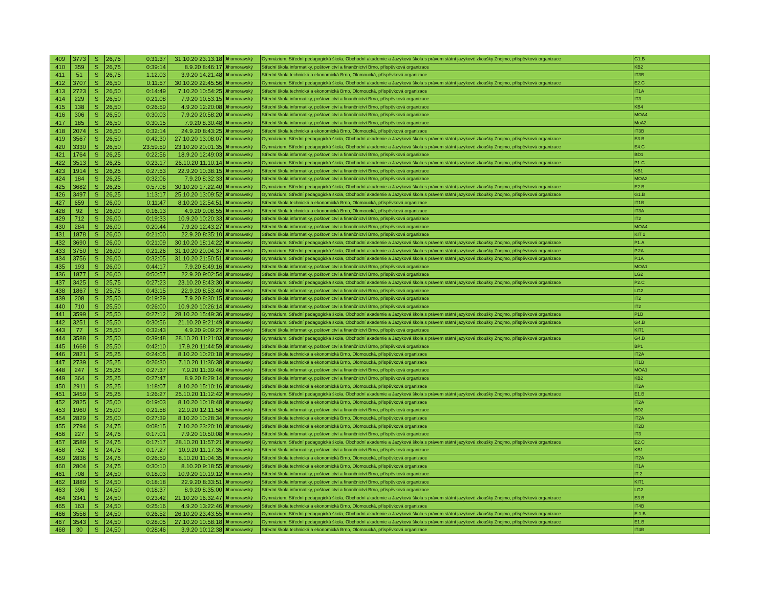| 409 | 3773 | S | 26,75 | 0:31:37 | 31.10.20 23:13:18 | Jihomoravský | Gymnázium, Střední pedagogická škola, Obchodní akademie a Jazyková škola s právem státní jazykové zkoušky Znojmo, příspěvková organizace | G1.B |
| 410 | 359 | S | 26,75 | 0:39:14 | 8.9.20 8:46:17 | Jihomoravský | Střední škola informatiky, poštovnictví a finančnictví Brno, příspěvková organizace | KB2 |
| 411 | 51 | S | 26,75 | 1:12:03 | 3.9.20 14:21:48 | Jihomoravský | Střední škola technická a ekonomická Brno, Olomoucká, příspěvková organizace | IT3B |
| 412 | 3707 | S | 26,50 | 0:11:57 | 30.10.20 22:45:56 | Jihomoravský | Gymnázium, Střední pedagogická škola, Obchodní akademie a Jazyková škola s právem státní jazykové zkoušky Znojmo, příspěvková organizace | E2.C |
| 413 | 2723 | S | 26,50 | 0:14:49 | 7.10.20 10:54:25 | Jihomoravský | Střední škola technická a ekonomická Brno, Olomoucká, příspěvková organizace | IT1A |
| 414 | 229 | S | 26,50 | 0:21:08 | 7.9.20 10:53:15 | Jihomoravský | Střední škola informatiky, poštovnictví a finančnictví Brno, příspěvková organizace | IT3 |
| 415 | 138 | S | 26,50 | 0:26:59 | 4.9.20 12:20:08 | Jihomoravský | Střední škola informatiky, poštovnictví a finančnictví Brno, příspěvková organizace | KB4 |
| 416 | 306 | S | 26,50 | 0:30:03 | 7.9.20 20:58:20 | Jihomoravský | Střední škola informatiky, poštovnictví a finančnictví Brno, příspěvková organizace | MOA4 |
| 417 | 185 | S | 26,50 | 0:30:15 | 7.9.20 8:30:48 | Jihomoravský | Střední škola informatiky, poštovnictví a finančnictví Brno, příspěvková organizace | MoA2 |
| 418 | 2074 | S | 26,50 | 0:32:14 | 24.9.20 8:43:25 | Jihomoravský | Střední škola technická a ekonomická Brno, Olomoucká, příspěvková organizace | IT3B |
| 419 | 3567 | S | 26,50 | 0:42:30 | 27.10.20 13:08:07 | Jihomoravský | Gymnázium, Střední pedagogická škola, Obchodní akademie a Jazyková škola s právem státní jazykové zkoušky Znojmo, příspěvková organizace | E3.B |
| 420 | 3330 | S | 26,50 | 23:59:59 | 23.10.20 20:01:35 | Jihomoravský | Gymnázium, Střední pedagogická škola, Obchodní akademie a Jazyková škola s právem státní jazykové zkoušky Znojmo, příspěvková organizace | E4.C |
| 421 | 1764 | S | 26,25 | 0:22:56 | 18.9.20 12:49:03 | Jihomoravský | Střední škola informatiky, poštovnictví a finančnictví Brno, příspěvková organizace | BD1 |
| 422 | 3513 | S | 26,25 | 0:23:17 | 26.10.20 11:10:14 | Jihomoravský | Gymnázium, Střední pedagogická škola, Obchodní akademie a Jazyková škola s právem státní jazykové zkoušky Znojmo, příspěvková organizace | P1.C |
| 423 | 1914 | S | 26,25 | 0:27:53 | 22.9.20 10:38:15 | Jihomoravský | Střední škola informatiky, poštovnictví a finančnictví Brno, příspěvková organizace | KB1 |
| 424 | 184 | S | 26,25 | 0:32:06 | 7.9.20 8:32:33 | Jihomoravský | Střední škola informatiky, poštovnictví a finančnictví Brno, příspěvková organizace | MOA2 |
| 425 | 3682 | S | 26,25 | 0:57:08 | 30.10.20 17:22:40 | Jihomoravský | Gymnázium, Střední pedagogická škola, Obchodní akademie a Jazyková škola s právem státní jazykové zkoušky Znojmo, příspěvková organizace | E2.B |
| 426 | 3497 | S | 26,25 | 1:13:17 | 25.10.20 13:09:52 | Jihomoravský | Gymnázium, Střední pedagogická škola, Obchodní akademie a Jazyková škola s právem státní jazykové zkoušky Znojmo, příspěvková organizace | G1.B |
| 427 | 659 | S | 26,00 | 0:11:47 | 8.10.20 12:54:51 | Jihomoravský | Střední škola technická a ekonomická Brno, Olomoucká, příspěvková organizace | IT1B |
| 428 | 92 | S | 26,00 | 0:16:13 | 4.9.20 9:08:55 | Jihomoravský | Střední škola technická a ekonomická Brno, Olomoucká, příspěvková organizace | IT3A |
| 429 | 712 | S | 26,00 | 0:19:33 | 10.9.20 10:20:33 | Jihomoravský | Střední škola informatiky, poštovnictví a finančnictví Brno, příspěvková organizace | IT2 |
| 430 | 284 | S | 26,00 | 0:20:44 | 7.9.20 12:43:27 | Jihomoravský | Střední škola informatiky, poštovnictví a finančnictví Brno, příspěvková organizace | MOA4 |
| 431 | 1878 | S | 26,00 | 0:21:00 | 22.9.20 8:35:10 | Jihomoravský | Střední škola informatiky, poštovnictví a finančnictví Brno, příspěvková organizace | KIT 1 |
| 432 | 3690 | S | 26,00 | 0:21:09 | 30.10.20 18:14:22 | Jihomoravský | Gymnázium, Střední pedagogická škola, Obchodní akademie a Jazyková škola s právem státní jazykové zkoušky Znojmo, příspěvková organizace | P1.A |
| 433 | 3750 | S | 26,00 | 0:21:26 | 31.10.20 20:04:37 | Jihomoravský | Gymnázium, Střední pedagogická škola, Obchodní akademie a Jazyková škola s právem státní jazykové zkoušky Znojmo, příspěvková organizace | P.2A |
| 434 | 3756 | S | 26,00 | 0:32:05 | 31.10.20 21:50:51 | Jihomoravský | Gymnázium, Střední pedagogická škola, Obchodní akademie a Jazyková škola s právem státní jazykové zkoušky Znojmo, příspěvková organizace | P.1A |
| 435 | 193 | S | 26,00 | 0:44:17 | 7.9.20 8:49:16 | Jihomoravský | Střední škola informatiky, poštovnictví a finančnictví Brno, příspěvková organizace | MOA1 |
| 436 | 1877 | S | 26,00 | 0:50:57 | 22.9.20 9:02:54 | Jihomoravský | Střední škola informatiky, poštovnictví a finančnictví Brno, příspěvková organizace | LG2 |
| 437 | 3425 | S | 25,75 | 0:27:23 | 23.10.20 8:43:30 | Jihomoravský | Gymnázium, Střední pedagogická škola, Obchodní akademie a Jazyková škola s právem státní jazykové zkoušky Znojmo, příspěvková organizace | P2.C |
| 438 | 1867 | S | 25,75 | 0:43:15 | 22.9.20 8:53:40 | Jihomoravský | Střední škola informatiky, poštovnictví a finančnictví Brno, příspěvková organizace | LG2 |
| 439 | 208 | S | 25,50 | 0:19:29 | 7.9.20 8:30:15 | Jihomoravský | Střední škola informatiky, poštovnictví a finančnictví Brno, příspěvková organizace | IT2 |
| 440 | 710 | S | 25,50 | 0:26:00 | 10.9.20 10:26:14 | Jihomoravský | Střední škola informatiky, poštovnictví a finančnictví Brno, příspěvková organizace | IT2 |
| 441 | 3599 | S | 25,50 | 0:27:12 | 28.10.20 15:49:36 | Jihomoravský | Gymnázium, Střední pedagogická škola, Obchodní akademie a Jazyková škola s právem státní jazykové zkoušky Znojmo, příspěvková organizace | P1B |
| 442 | 3251 | S | 25,50 | 0:30:56 | 21.10.20 9:21:49 | Jihomoravský | Gymnázium, Střední pedagogická škola, Obchodní akademie a Jazyková škola s právem státní jazykové zkoušky Znojmo, příspěvková organizace | G4.B |
| 443 | 77 | S | 25,50 | 0:32:43 | 4.9.20 9:09:27 | Jihomoravský | Střední škola informatiky, poštovnictví a finančnictví Brno, příspěvková organizace | KIT1 |
| 444 | 3588 | S | 25,50 | 0:39:48 | 28.10.20 11:21:03 | Jihomoravský | Gymnázium, Střední pedagogická škola, Obchodní akademie a Jazyková škola s právem státní jazykové zkoušky Znojmo, příspěvková organizace | G4.B |
| 445 | 1668 | S | 25,50 | 0:42:10 | 17.9.20 11:44:59 | Jihomoravský | Střední škola informatiky, poštovnictví a finančnictví Brno, příspěvková organizace | BP1 |
| 446 | 2821 | S | 25,25 | 0:24:05 | 8.10.20 10:20:18 | Jihomoravský | Střední škola technická a ekonomická Brno, Olomoucká, příspěvková organizace | IT2A |
| 447 | 2739 | S | 25,25 | 0:26:30 | 7.10.20 11:36:38 | Jihomoravský | Střední škola technická a ekonomická Brno, Olomoucká, příspěvková organizace | IT1B |
| 448 | 247 | S | 25,25 | 0:27:37 | 7.9.20 11:39:46 | Jihomoravský | Střední škola informatiky, poštovnictví a finančnictví Brno, příspěvková organizace | MOA1 |
| 449 | 364 | S | 25,25 | 0:27:47 | 8.9.20 8:29:14 | Jihomoravský | Střední škola informatiky, poštovnictví a finančnictví Brno, příspěvková organizace | KB2 |
| 450 | 2911 | S | 25,25 | 1:18:07 | 8.10.20 15:10:16 | Jihomoravský | Střední škola technická a ekonomická Brno, Olomoucká, příspěvková organizace | IT2A |
| 451 | 3459 | S | 25,25 | 1:26:27 | 25.10.20 11:12:42 | Jihomoravský | Gymnázium, Střední pedagogická škola, Obchodní akademie a Jazyková škola s právem státní jazykové zkoušky Znojmo, příspěvková organizace | E1.B |
| 452 | 2825 | S | 25,00 | 0:19:03 | 8.10.20 10:18:48 | Jihomoravský | Střední škola technická a ekonomická Brno, Olomoucká, příspěvková organizace | IT2A |
| 453 | 1960 | S | 25,00 | 0:21:58 | 22.9.20 12:11:58 | Jihomoravský | Střední škola informatiky, poštovnictví a finančnictví Brno, příspěvková organizace | BD2 |
| 454 | 2829 | S | 25,00 | 0:27:39 | 8.10.20 10:28:34 | Jihomoravský | Střední škola technická a ekonomická Brno, Olomoucká, příspěvková organizace | IT2A |
| 455 | 2794 | S | 24,75 | 0:08:15 | 7.10.20 23:20:10 | Jihomoravský | Střední škola technická a ekonomická Brno, Olomoucká, příspěvková organizace | IT2B |
| 456 | 227 | S | 24,75 | 0:17:01 | 7.9.20 10:50:08 | Jihomoravský | Střední škola informatiky, poštovnictví a finančnictví Brno, příspěvková organizace | IT3 |
| 457 | 3589 | S | 24,75 | 0:17:17 | 28.10.20 11:57:21 | Jihomoravský | Gymnázium, Střední pedagogická škola, Obchodní akademie a Jazyková škola s právem státní jazykové zkoušky Znojmo, příspěvková organizace | E2.C |
| 458 | 752 | S | 24,75 | 0:17:27 | 10.9.20 11:17:35 | Jihomoravský | Střední škola informatiky, poštovnictví a finančnictví Brno, příspěvková organizace | KB1 |
| 459 | 2836 | S | 24,75 | 0:26:59 | 8.10.20 11:04:35 | Jihomoravský | Střední škola technická a ekonomická Brno, Olomoucká, příspěvková organizace | IT2A |
| 460 | 2804 | S | 24,75 | 0:30:10 | 8.10.20 9:18:55 | Jihomoravský | Střední škola technická a ekonomická Brno, Olomoucká, příspěvková organizace | IT1A |
| 461 | 708 | S | 24,50 | 0:18:03 | 10.9.20 10:19:12 | Jihomoravský | Střední škola informatiky, poštovnictví a finančnictví Brno, příspěvková organizace | IT 2 |
| 462 | 1889 | S | 24,50 | 0:18:18 | 22.9.20 8:33:51 | Jihomoravský | Střední škola informatiky, poštovnictví a finančnictví Brno, příspěvková organizace | KIT1 |
| 463 | 396 | S | 24,50 | 0:18:37 | 8.9.20 8:35:00 | Jihomoravský | Střední škola informatiky, poštovnictví a finančnictví Brno, příspěvková organizace | LG2 |
| 464 | 3341 | S | 24,50 | 0:23:42 | 21.10.20 16:32:47 | Jihomoravský | Gymnázium, Střední pedagogická škola, Obchodní akademie a Jazyková škola s právem státní jazykové zkoušky Znojmo, příspěvková organizace | E3.B |
| 465 | 163 | S | 24,50 | 0:25:16 | 4.9.20 13:22:46 | Jihomoravský | Střední škola technická a ekonomická Brno, Olomoucká, příspěvková organizace | IT4B |
| 466 | 3556 | S | 24,50 | 0:26:52 | 26.10.20 23:43:55 | Jihomoravský | Gymnázium, Střední pedagogická škola, Obchodní akademie a Jazyková škola s právem státní jazykové zkoušky Znojmo, příspěvková organizace | E.1.B |
| 467 | 3543 | S | 24,50 | 0:28:05 | 27.10.20 10:58:18 | Jihomoravský | Gymnázium, Střední pedagogická škola, Obchodní akademie a Jazyková škola s právem státní jazykové zkoušky Znojmo, příspěvková organizace | E1.B |
| 468 | 30 | S | 24,50 | 0:28:46 | 3.9.20 10:12:38 | Jihomoravský | Střední škola technická a ekonomická Brno, Olomoucká, příspěvková organizace | IT4B |